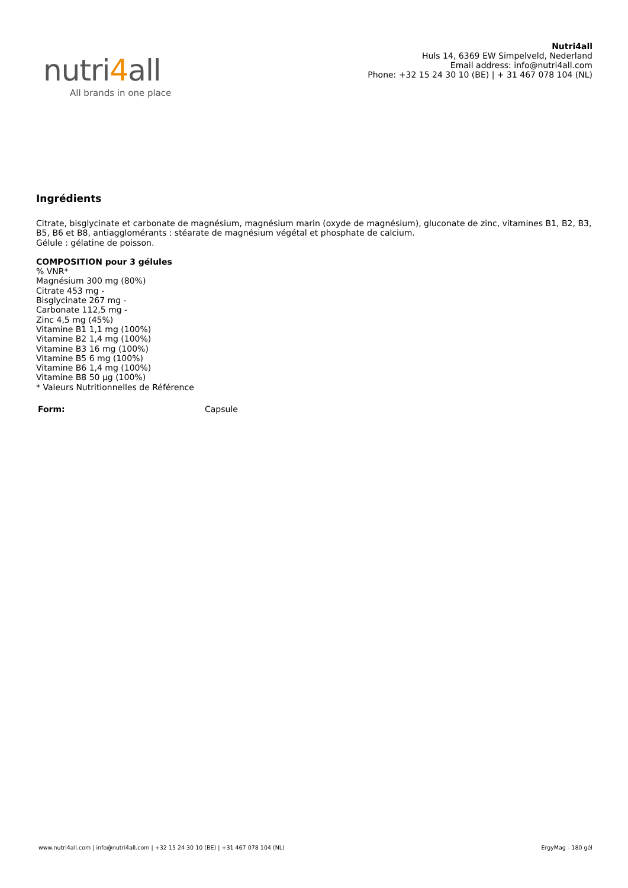nutri4all
All brands in one place
Nutri4all
Huls 14, 6369 EW Simpelveld, Nederland
Email address: info@nutri4all.com
Phone: +32 15 24 30 10 (BE) | + 31 467 078 104 (NL)
Ingrédients
Citrate, bisglycinate et carbonate de magnésium, magnésium marin (oxyde de magnésium), gluconate de zinc, vitamines B1, B2, B3, B5, B6 et B8, antiagglomérants : stéarate de magnésium végétal et phosphate de calcium.
Gélule : gélatine de poisson.
COMPOSITION pour 3 gélules
% VNR*
Magnésium 300 mg (80%)
Citrate 453 mg -
Bisglycinate 267 mg -
Carbonate 112,5 mg -
Zinc 4,5 mg (45%)
Vitamine B1 1,1 mg (100%)
Vitamine B2 1,4 mg (100%)
Vitamine B3 16 mg (100%)
Vitamine B5 6 mg (100%)
Vitamine B6 1,4 mg (100%)
Vitamine B8 50 µg (100%)
* Valeurs Nutritionnelles de Référence
| Form: | Capsule |
www.nutri4all.com | info@nutri4all.com | +32 15 24 30 10 (BE) | +31 467 078 104 (NL) ErgyMag - 180 gél